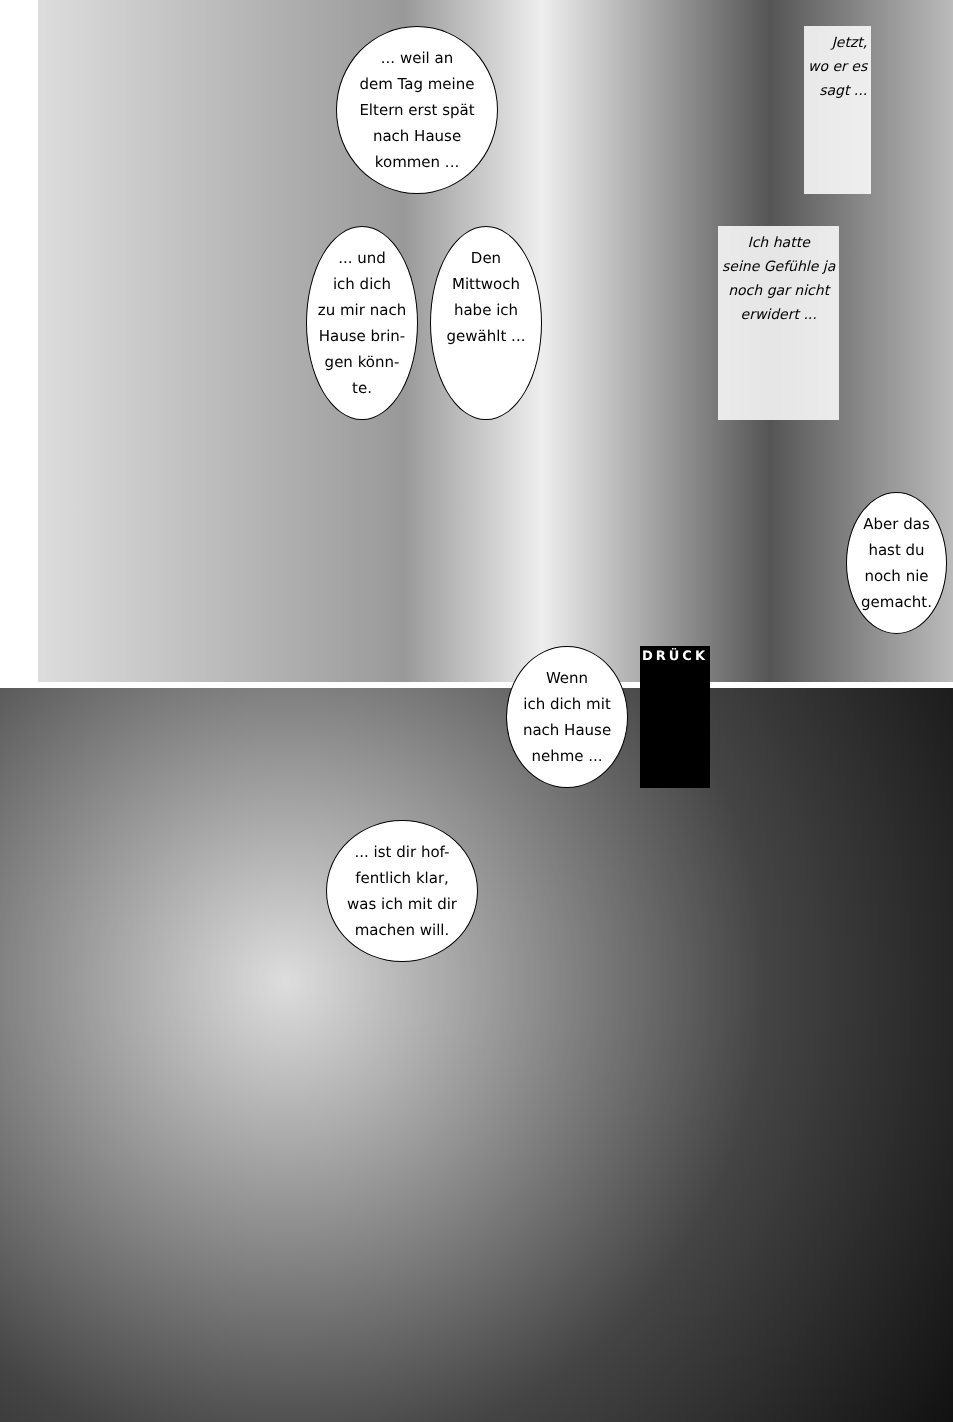... weil an
dem Tag meine
Eltern erst spät
nach Hause
kommen ...
Jetzt,
wo er es
sagt ...
... und
ich dich
zu mir nach
Hause brin-
gen könn-
te.
Den
Mittwoch
habe ich
gewählt ...
Ich hatte
seine Gefühle ja
noch gar nicht
erwidert ...
Aber das
hast du
noch nie
gemacht.
Wenn
ich dich mit
nach Hause
nehme ...
DRÜCK
... ist dir hof-
fentlich klar,
was ich mit dir
machen will.